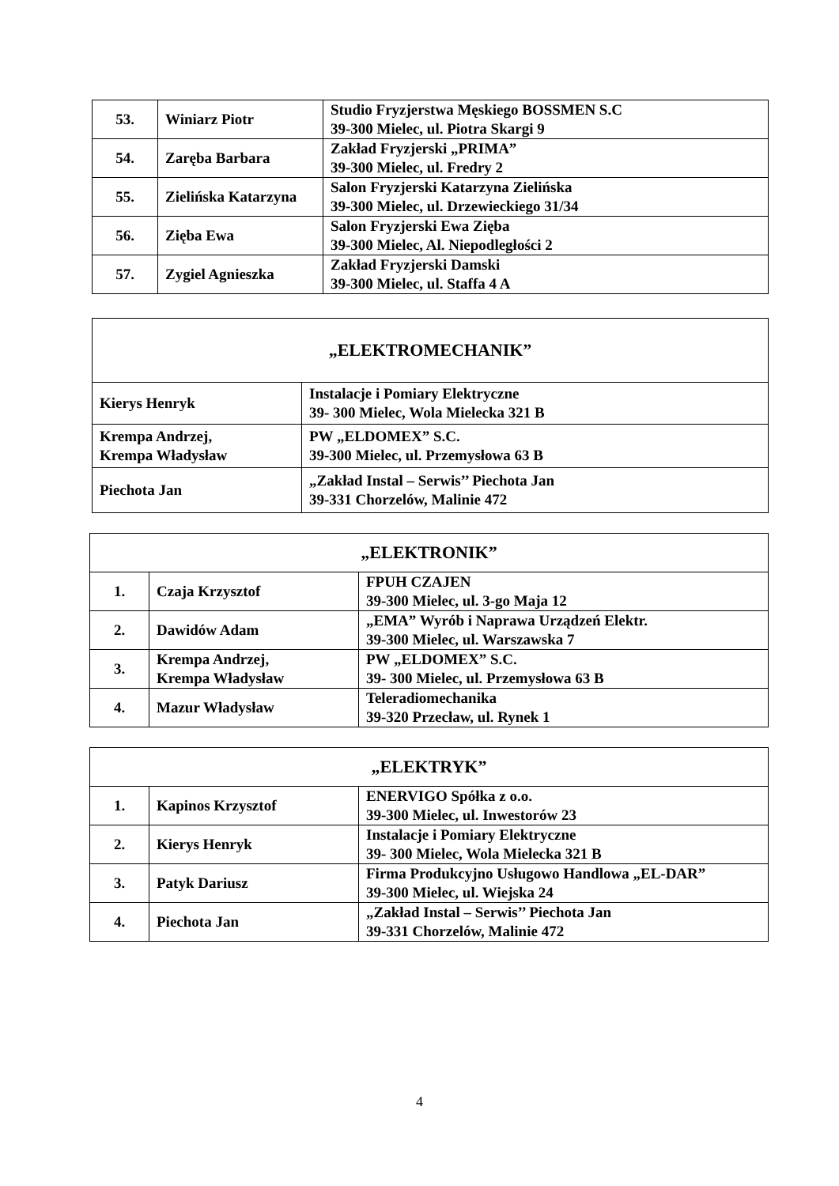| 53. | Winiarz Piotr | Studio Fryzjerstwa Męskiego BOSSMEN S.C 39-300 Mielec, ul. Piotra Skargi 9 |
| 54. | Zaręba Barbara | Zakład Fryzjerski „PRIMA” 39-300 Mielec, ul. Fredry 2 |
| 55. | Zielińska Katarzyna | Salon Fryzjerski Katarzyna Zielińska 39-300 Mielec, ul. Drzewieckiego 31/34 |
| 56. | Zięba Ewa | Salon Fryzjerski Ewa Zięba 39-300 Mielec, Al. Niepodległości 2 |
| 57. | Zygiel Agnieszka | Zakład Fryzjerski Damski 39-300 Mielec, ul. Staffa 4 A |
| „ELEKTROMECHANIK” | |
| Kierys Henryk | Instalacje i Pomiary Elektryczne 39- 300 Mielec, Wola Mielecka 321 B |
| Krempa Andrzej, Krempa Władysław | PW „ELDOMEX” S.C. 39-300 Mielec, ul. Przemysłowa 63 B |
| Piechota Jan | „Zakład Instal – Serwis’’ Piechota Jan 39-331 Chorzelów, Malinie 472 |
| „ELEKTRONIK” | | |
| 1. | Czaja Krzysztof | FPUH CZAJEN 39-300 Mielec, ul. 3-go Maja 12 |
| 2. | Dawidów Adam | „EMA” Wyrób i Naprawa Urządzeń Elektr. 39-300 Mielec, ul. Warszawska 7 |
| 3. | Krempa Andrzej, Krempa Władysław | PW „ELDOMEX” S.C. 39- 300 Mielec, ul. Przemysłowa 63 B |
| 4. | Mazur Władysław | Teleradiomechanika 39-320 Przecław, ul. Rynek 1 |
| „ELEKTRYK” | | |
| 1. | Kapinos Krzysztof | ENERVIGO Spółka z o.o. 39-300 Mielec, ul. Inwestorów 23 |
| 2. | Kierys Henryk | Instalacje i Pomiary Elektryczne 39- 300 Mielec, Wola Mielecka 321 B |
| 3. | Patyk Dariusz | Firma Produkcyjno Usługowo Handlowa „EL-DAR” 39-300 Mielec, ul. Wiejska 24 |
| 4. | Piechota Jan | „Zakład Instal – Serwis’’ Piechota Jan 39-331 Chorzelów, Malinie 472 |
4